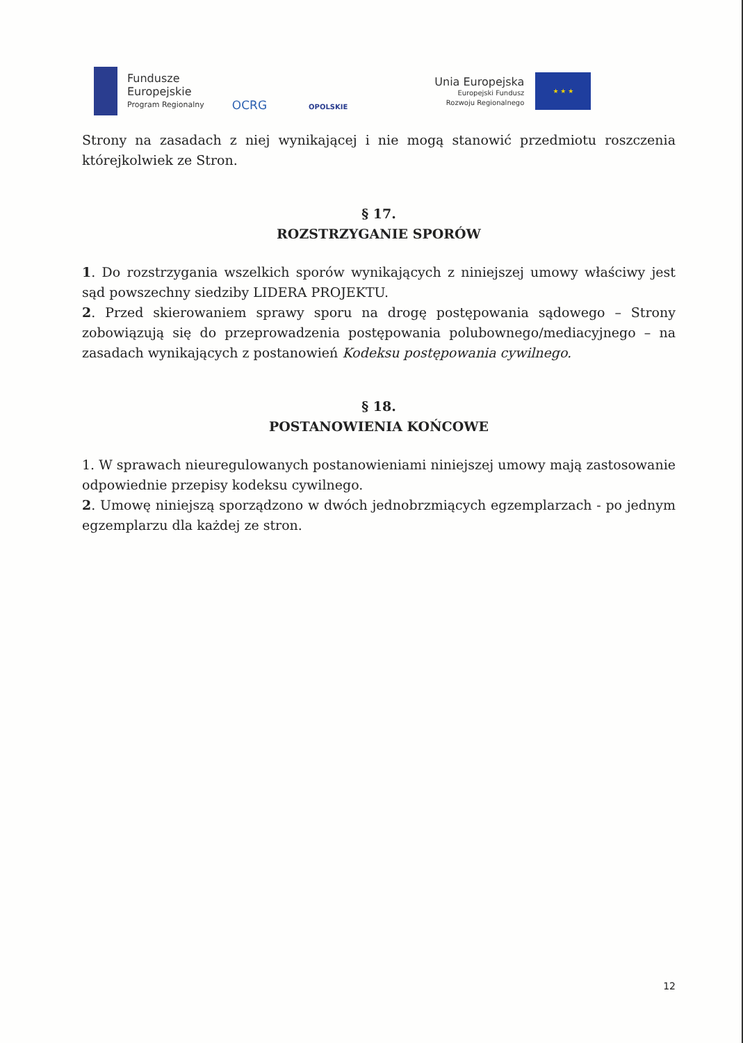Fundusze
Europejskie
Program Regionalny
OCRG
OPOLSKIE
Unia Europejska
Europejski Fundusz
Rozwoju Regionalnego
★ ★ ★
Strony na zasadach z niej wynikającej i nie mogą stanowić przedmiotu roszczenia którejkolwiek ze Stron.
§ 17.
ROZSTRZYGANIE SPORÓW
1. Do rozstrzygania wszelkich sporów wynikających z niniejszej umowy właściwy jest sąd powszechny siedziby LIDERA PROJEKTU.
2. Przed skierowaniem sprawy sporu na drogę postępowania sądowego – Strony zobowiązują się do przeprowadzenia postępowania polubownego/mediacyjnego – na zasadach wynikających z postanowień Kodeksu postępowania cywilnego.
§ 18.
POSTANOWIENIA KOŃCOWE
1. W sprawach nieuregulowanych postanowieniami niniejszej umowy mają zastosowanie odpowiednie przepisy kodeksu cywilnego.
2. Umowę niniejszą sporządzono w dwóch jednobrzmiących egzemplarzach - po jednym egzemplarzu dla każdej ze stron.
12